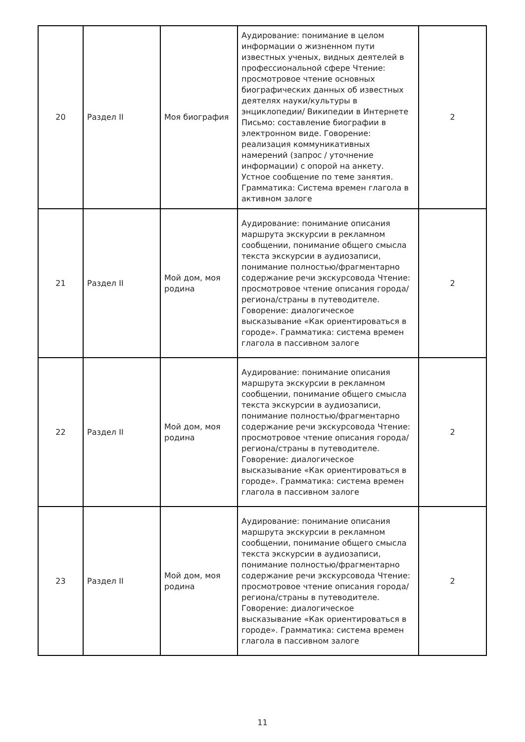| 20 | Раздел II | Моя биография | Аудирование: понимание в целом информации о жизненном пути известных ученых, видных деятелей в профессиональной сфере Чтение: просмотровое чтение основных биографических данных об известных деятелях науки/культуры в энциклопедии/ Википедии в Интернете Письмо: составление биографии в электронном виде. Говорение: реализация коммуникативных намерений (запрос / уточнение информации) с опорой на анкету. Устное сообщение по теме занятия. Грамматика: Система времен глагола в активном залоге | 2 |
| 21 | Раздел II | Мой дом, моя родина | Аудирование: понимание описания маршрута экскурсии в рекламном сообщении, понимание общего смысла текста экскурсии в аудиозаписи, понимание полностью/фрагментарно содержание речи экскурсовода Чтение: просмотровое чтение описания города/региона/страны в путеводителе. Говорение: диалогическое высказывание «Как ориентироваться в городе». Грамматика: система времен глагола в пассивном залоге | 2 |
| 22 | Раздел II | Мой дом, моя родина | Аудирование: понимание описания маршрута экскурсии в рекламном сообщении, понимание общего смысла текста экскурсии в аудиозаписи, понимание полностью/фрагментарно содержание речи экскурсовода Чтение: просмотровое чтение описания города/региона/страны в путеводителе. Говорение: диалогическое высказывание «Как ориентироваться в городе». Грамматика: система времен глагола в пассивном залоге | 2 |
| 23 | Раздел II | Мой дом, моя родина | Аудирование: понимание описания маршрута экскурсии в рекламном сообщении, понимание общего смысла текста экскурсии в аудиозаписи, понимание полностью/фрагментарно содержание речи экскурсовода Чтение: просмотровое чтение описания города/региона/страны в путеводителе. Говорение: диалогическое высказывание «Как ориентироваться в городе». Грамматика: система времен глагола в пассивном залоге | 2 |
11